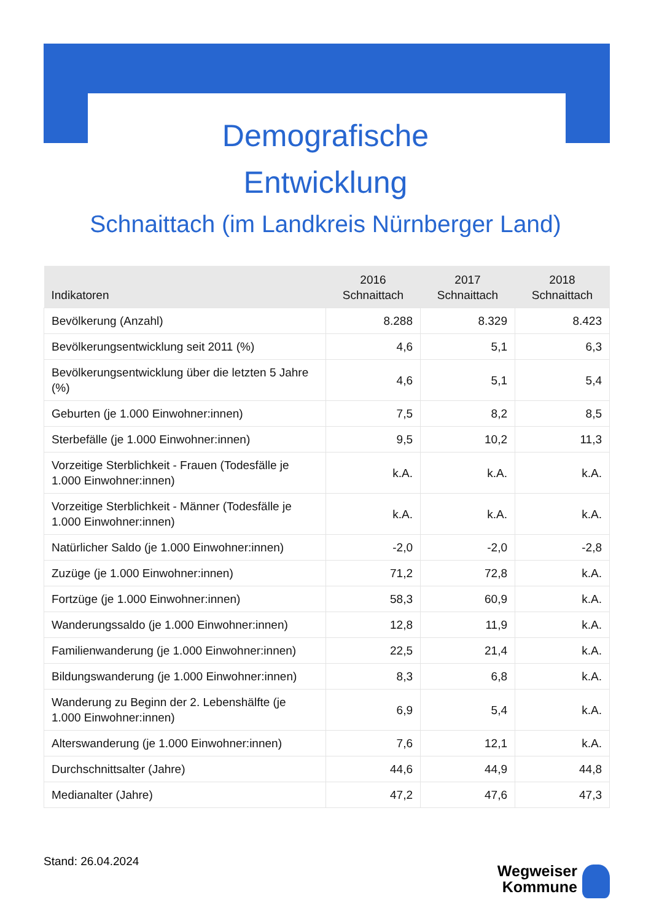Demografische
Entwicklung
Schnaittach (im Landkreis Nürnberger Land)
| Indikatoren | 2016 Schnaittach | 2017 Schnaittach | 2018 Schnaittach |
| --- | --- | --- | --- |
| Bevölkerung (Anzahl) | 8.288 | 8.329 | 8.423 |
| Bevölkerungsentwicklung seit 2011 (%) | 4,6 | 5,1 | 6,3 |
| Bevölkerungsentwicklung über die letzten 5 Jahre (%) | 4,6 | 5,1 | 5,4 |
| Geburten (je 1.000 Einwohner:innen) | 7,5 | 8,2 | 8,5 |
| Sterbefälle (je 1.000 Einwohner:innen) | 9,5 | 10,2 | 11,3 |
| Vorzeitige Sterblichkeit - Frauen (Todesfälle je 1.000 Einwohner:innen) | k.A. | k.A. | k.A. |
| Vorzeitige Sterblichkeit - Männer (Todesfälle je 1.000 Einwohner:innen) | k.A. | k.A. | k.A. |
| Natürlicher Saldo (je 1.000 Einwohner:innen) | -2,0 | -2,0 | -2,8 |
| Zuzüge (je 1.000 Einwohner:innen) | 71,2 | 72,8 | k.A. |
| Fortzüge (je 1.000 Einwohner:innen) | 58,3 | 60,9 | k.A. |
| Wanderungssaldo (je 1.000 Einwohner:innen) | 12,8 | 11,9 | k.A. |
| Familienwanderung (je 1.000 Einwohner:innen) | 22,5 | 21,4 | k.A. |
| Bildungswanderung (je 1.000 Einwohner:innen) | 8,3 | 6,8 | k.A. |
| Wanderung zu Beginn der 2. Lebenshälfte (je 1.000 Einwohner:innen) | 6,9 | 5,4 | k.A. |
| Alterswanderung (je 1.000 Einwohner:innen) | 7,6 | 12,1 | k.A. |
| Durchschnittsalter (Jahre) | 44,6 | 44,9 | 44,8 |
| Medianalter (Jahre) | 47,2 | 47,6 | 47,3 |
Stand: 26.04.2024
Wegweiser
Kommune